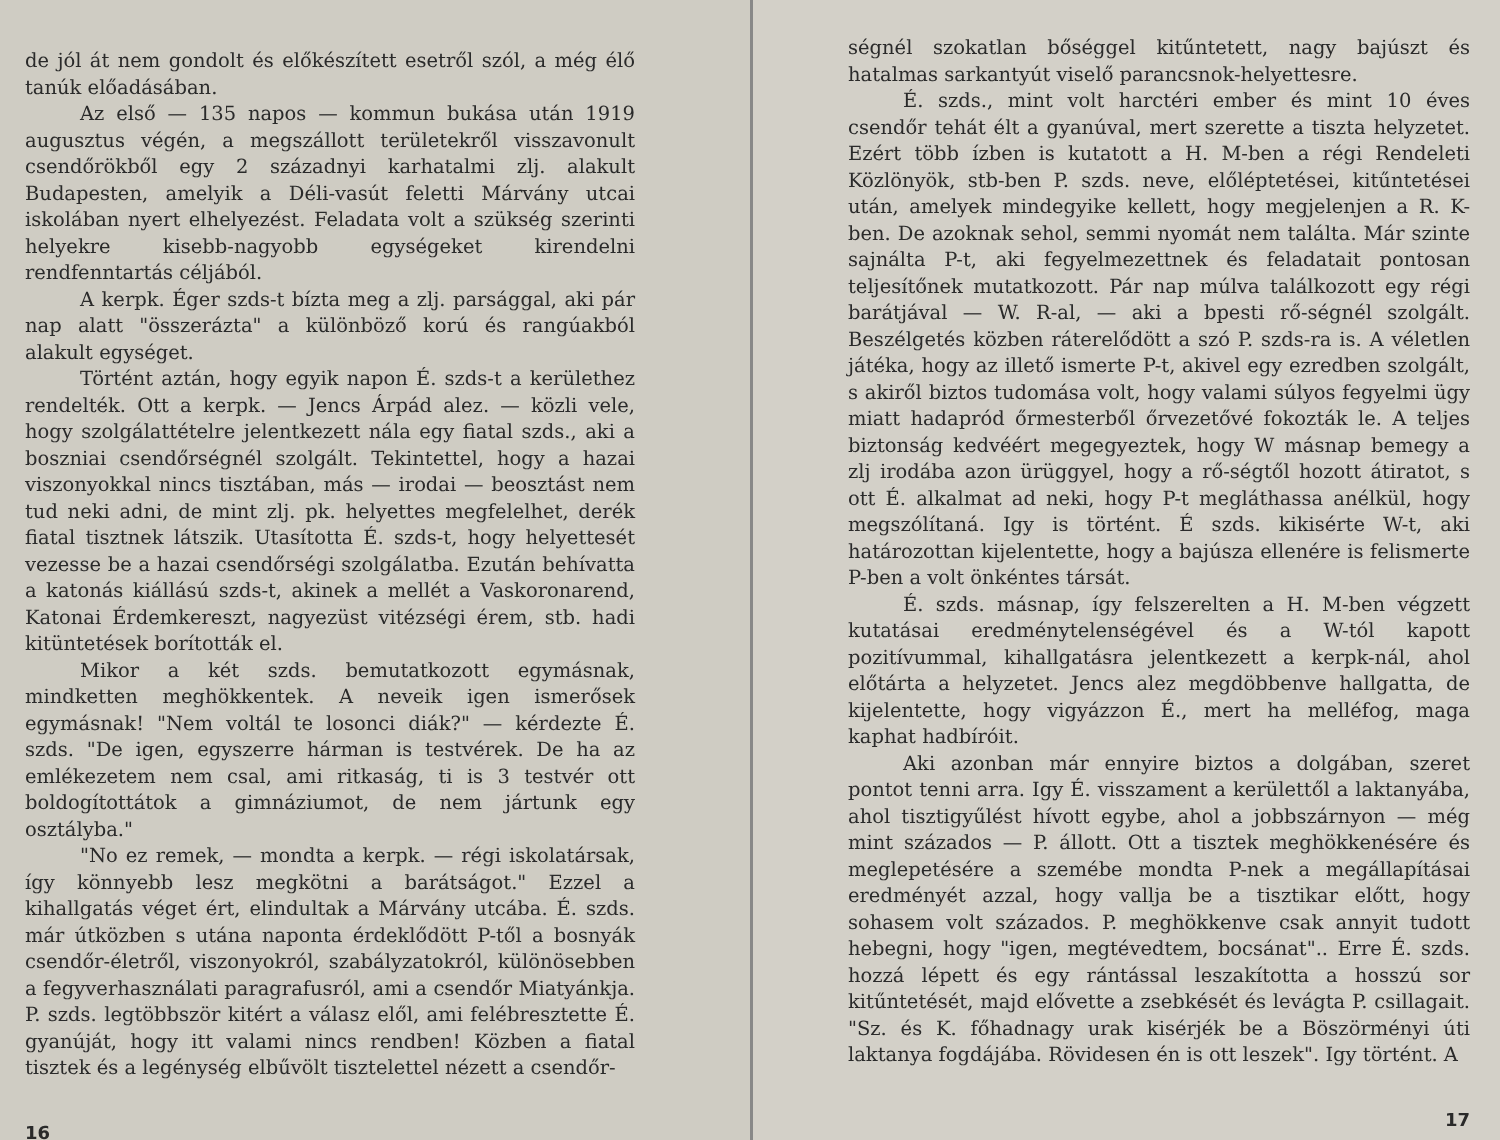de jól át nem gondolt és előkészített esetről szól, a még élő tanúk előadásában.
Az első — 135 napos — kommun bukása után 1919 augusztus végén, a megszállott területekről visszavonult csendőrökből egy 2 századnyi karhatalmi zlj. alakult Budapesten, amelyik a Déli-vasút feletti Márvány utcai iskolában nyert elhelyezést. Feladata volt a szükség szerinti helyekre kisebb-nagyobb egységeket kirendelni rendfenntartás céljából.
A kerpk. Éger szds-t bízta meg a zlj. parsággal, aki pár nap alatt "összerázta" a különböző korú és rangúakból alakult egységet.
Történt aztán, hogy egyik napon É. szds-t a kerülethez rendelték. Ott a kerpk. — Jencs Árpád alez. — közli vele, hogy szolgálattételre jelentkezett nála egy fiatal szds., aki a boszniai csendőrségnél szolgált. Tekintettel, hogy a hazai viszonyokkal nincs tisztában, más — irodai — beosztást nem tud neki adni, de mint zlj. pk. helyettes megfelelhet, derék fiatal tisztnek látszik. Utasította É. szds-t, hogy helyettesét vezesse be a hazai csendőrségi szolgálatba. Ezután behívatta a katonás kiállású szds-t, akinek a mellét a Vaskoronarend, Katonai Érdemkereszt, nagyezüst vitézségi érem, stb. hadi kitüntetések borították el.
Mikor a két szds. bemutatkozott egymásnak, mindketten meghökkentek. A neveik igen ismerősek egymásnak! "Nem voltál te losonci diák?" — kérdezte É. szds. "De igen, egyszerre hárman is testvérek. De ha az emlékezetem nem csal, ami ritkaság, ti is 3 testvér ott boldogítottátok a gimnáziumot, de nem jártunk egy osztályba."
"No ez remek, — mondta a kerpk. — régi iskolatársak, így könnyebb lesz megkötni a barátságot." Ezzel a kihallgatás véget ért, elindultak a Márvány utcába. É. szds. már útközben s utána naponta érdeklődött P-től a bosnyák csendőr-életről, viszonyokról, szabályzatokról, különösebben a fegyverhasználati paragrafusról, ami a csendőr Miatyánkja. P. szds. legtöbbször kitért a válasz elől, ami felébresztette É. gyanúját, hogy itt valami nincs rendben! Közben a fiatal tisztek és a legénység elbűvölt tisztelettel nézett a csendőr-
16
ségnél szokatlan bőséggel kitűntetett, nagy bajúszt és hatalmas sarkantyút viselő parancsnok-helyettesre.
É. szds., mint volt harctéri ember és mint 10 éves csendőr tehát élt a gyanúval, mert szerette a tiszta helyzetet. Ezért több ízben is kutatott a H. M-ben a régi Rendeleti Közlönyök, stb-ben P. szds. neve, előléptetései, kitűntetései után, amelyek mindegyike kellett, hogy megjelenjen a R. K-ben. De azoknak sehol, semmi nyomát nem találta. Már szinte sajnálta P-t, aki fegyelmezettnek és feladatait pontosan teljesítőnek mutatkozott. Pár nap múlva találkozott egy régi barátjával — W. R-al, — aki a bpesti rő-ségnél szolgált. Beszélgetés közben ráterelődött a szó P. szds-ra is. A véletlen játéka, hogy az illető ismerte P-t, akivel egy ezredben szolgált, s akiről biztos tudomása volt, hogy valami súlyos fegyelmi ügy miatt hadapród őrmesterből őrvezetővé fokozták le. A teljes biztonság kedvéért megegyeztek, hogy W másnap bemegy a zlj irodába azon ürüggyel, hogy a rő-ségtől hozott átiratot, s ott É. alkalmat ad neki, hogy P-t megláthassa anélkül, hogy megszólítaná. Igy is történt. É szds. kikisérte W-t, aki határozottan kijelentette, hogy a bajúsza ellenére is felismerte P-ben a volt önkéntes társát.
É. szds. másnap, így felszerelten a H. M-ben végzett kutatásai eredménytelenségével és a W-tól kapott pozitívummal, kihallgatásra jelentkezett a kerpk-nál, ahol előtárta a helyzetet. Jencs alez megdöbbenve hallgatta, de kijelentette, hogy vigyázzon É., mert ha melléfog, maga kaphat hadbíróit.
Aki azonban már ennyire biztos a dolgában, szeret pontot tenni arra. Igy É. visszament a kerülettől a laktanyába, ahol tisztigyűlést hívott egybe, ahol a jobbszárnyon — még mint százados — P. állott. Ott a tisztek meghökkenésére és meglepetésére a szemébe mondta P-nek a megállapításai eredményét azzal, hogy vallja be a tisztikar előtt, hogy sohasem volt százados. P. meghökkenve csak annyit tudott hebegni, hogy "igen, megtévedtem, bocsánat".. Erre É. szds. hozzá lépett és egy rántással leszakította a hosszú sor kitűntetését, majd elővette a zsebkését és levágta P. csillagait. "Sz. és K. főhadnagy urak kisérjék be a Böszörményi úti laktanya fogdájába. Rövidesen én is ott leszek". Igy történt. A
17